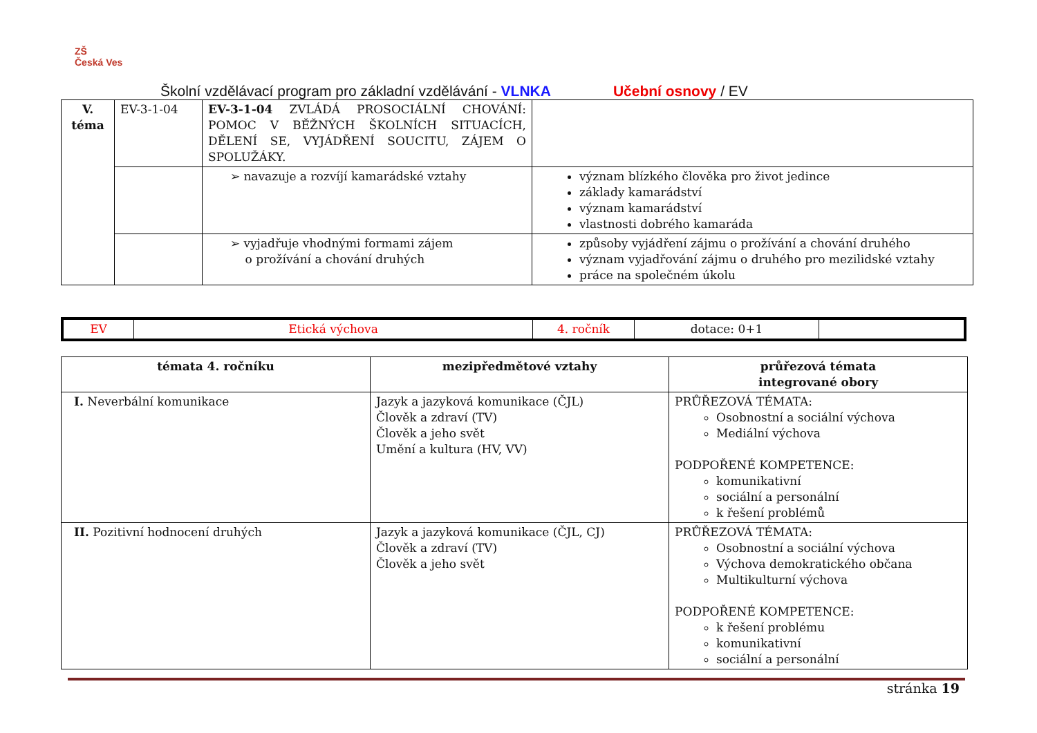ZŠ
Česká Ves
Školní vzdělávací program pro základní vzdělávání - VLNKA Učební osnovy / EV
| V. téma | EV-3-1-04 | EV-3-1-04 ZVLÁDÁ PROSOCIÁLNÍ CHOVÁNÍ: POMOC V BĚŽNÝCH ŠKOLNÍCH SITUACÍCH, DĚLENÍ SE, VYJÁDŘENÍ SOUCITU, ZÁJEM O SPOLUŽÁKY. | |
| | | ➢ navazuje a rozvíjí kamarádské vztahy | význam blízkého člověka pro život jedince základy kamarádství význam kamarádství vlastnosti dobrého kamaráda |
| | | ➢ vyjadřuje vhodnými formami zájem o prožívání a chování druhých | způsoby vyjádření zájmu o prožívání a chování druhého význam vyjadřování zájmu o druhého pro mezilidské vztahy práce na společném úkolu |
| EV | Etická výchova | 4. ročník | dotace: 0+1 | |
| témata 4. ročníku | mezipředmětové vztahy | průřezová témata integrované obory |
| --- | --- | --- |
| I. Neverbální komunikace | Jazyk a jazyková komunikace (ČJL) Člověk a zdraví (TV) Člověk a jeho svět Umění a kultura (HV, VV) | PRŮŘEZOVÁ TÉMATA: Osobnostní a sociální výchova Mediální výchova PODPOŘENÉ KOMPETENCE: komunikativní sociální a personální k řešení problémů |
| II. Pozitivní hodnocení druhých | Jazyk a jazyková komunikace (ČJL, CJ) Člověk a zdraví (TV) Člověk a jeho svět | PRŮŘEZOVÁ TÉMATA: Osobnostní a sociální výchova Výchova demokratického občana Multikulturní výchova PODPOŘENÉ KOMPETENCE: k řešení problému komunikativní sociální a personální |
stránka 19